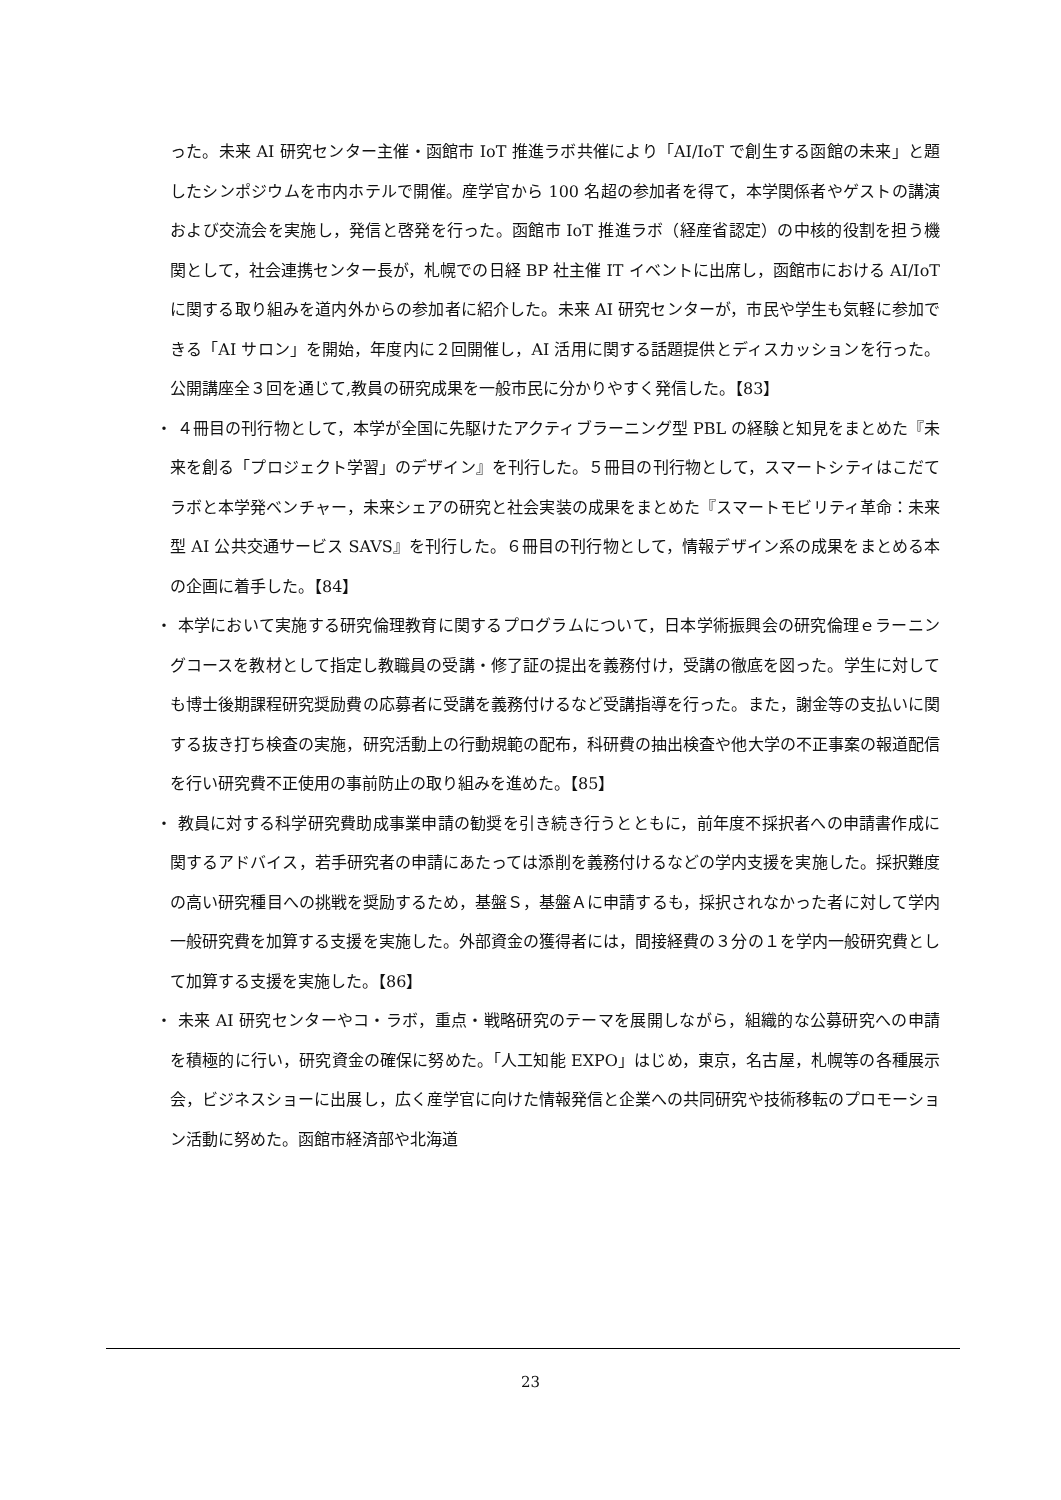った。未来 AI 研究センター主催・函館市 IoT 推進ラボ共催により「AI/IoT で創生する函館の未来」と題したシンポジウムを市内ホテルで開催。産学官から 100 名超の参加者を得て，本学関係者やゲストの講演および交流会を実施し，発信と啓発を行った。函館市 IoT 推進ラボ（経産省認定）の中核的役割を担う機関として，社会連携センター長が，札幌での日経 BP 社主催 IT イベントに出席し，函館市における AI/IoT に関する取り組みを道内外からの参加者に紹介した。未来 AI 研究センターが，市民や学生も気軽に参加できる「AI サロン」を開始，年度内に２回開催し，AI 活用に関する話題提供とディスカッションを行った。公開講座全３回を通じて,教員の研究成果を一般市民に分かりやすく発信した。【83】
・ ４冊目の刊行物として，本学が全国に先駆けたアクティブラーニング型 PBL の経験と知見をまとめた『未来を創る「プロジェクト学習」のデザイン』を刊行した。５冊目の刊行物として，スマートシティはこだてラボと本学発ベンチャー，未来シェアの研究と社会実装の成果をまとめた『スマートモビリティ革命：未来型 AI 公共交通サービス SAVS』を刊行した。６冊目の刊行物として，情報デザイン系の成果をまとめる本の企画に着手した。【84】
・ 本学において実施する研究倫理教育に関するプログラムについて，日本学術振興会の研究倫理ｅラーニングコースを教材として指定し教職員の受講・修了証の提出を義務付け，受講の徹底を図った。学生に対しても博士後期課程研究奨励費の応募者に受講を義務付けるなど受講指導を行った。また，謝金等の支払いに関する抜き打ち検査の実施，研究活動上の行動規範の配布，科研費の抽出検査や他大学の不正事案の報道配信を行い研究費不正使用の事前防止の取り組みを進めた。【85】
・ 教員に対する科学研究費助成事業申請の勧奨を引き続き行うとともに，前年度不採択者への申請書作成に関するアドバイス，若手研究者の申請にあたっては添削を義務付けるなどの学内支援を実施した。採択難度の高い研究種目への挑戦を奨励するため，基盤Ｓ，基盤Ａに申請するも，採択されなかった者に対して学内一般研究費を加算する支援を実施した。外部資金の獲得者には，間接経費の３分の１を学内一般研究費として加算する支援を実施した。【86】
・ 未来 AI 研究センターやコ・ラボ，重点・戦略研究のテーマを展開しながら，組織的な公募研究への申請を積極的に行い，研究資金の確保に努めた。「人工知能 EXPO」はじめ，東京，名古屋，札幌等の各種展示会，ビジネスショーに出展し，広く産学官に向けた情報発信と企業への共同研究や技術移転のプロモーション活動に努めた。函館市経済部や北海道
23